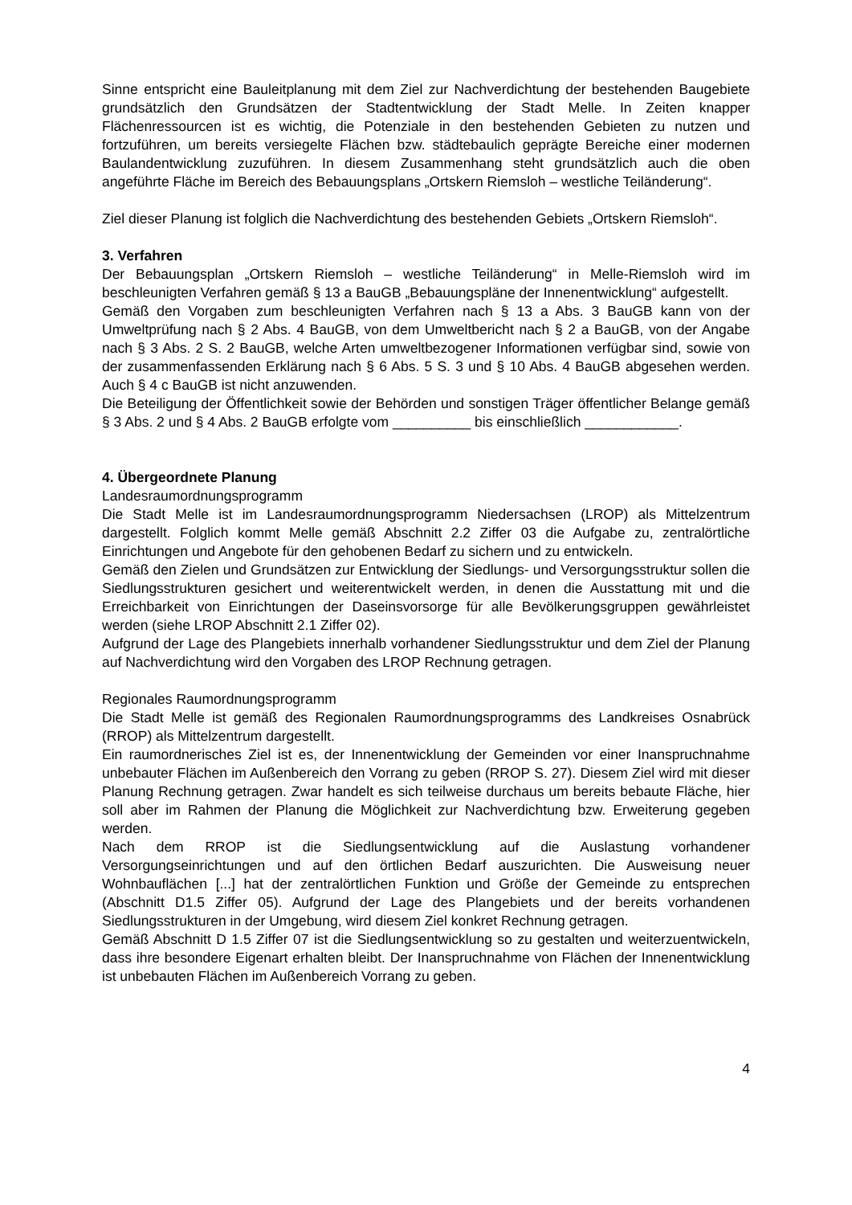Sinne entspricht eine Bauleitplanung mit dem Ziel zur Nachverdichtung der bestehenden Baugebiete grundsätzlich den Grundsätzen der Stadtentwicklung der Stadt Melle. In Zeiten knapper Flächenressourcen ist es wichtig, die Potenziale in den bestehenden Gebieten zu nutzen und fortzuführen, um bereits versiegelte Flächen bzw. städtebaulich geprägte Bereiche einer modernen Baulandentwicklung zuzuführen. In diesem Zusammenhang steht grundsätzlich auch die oben angeführte Fläche im Bereich des Bebauungsplans „Ortskern Riemsloh – westliche Teiländerung“.
Ziel dieser Planung ist folglich die Nachverdichtung des bestehenden Gebiets „Ortskern Riemsloh“.
3. Verfahren
Der Bebauungsplan „Ortskern Riemsloh – westliche Teiländerung“ in Melle-Riemsloh wird im beschleunigten Verfahren gemäß § 13 a BauGB „Bebauungspläne der Innenentwicklung“ aufgestellt.
Gemäß den Vorgaben zum beschleunigten Verfahren nach § 13 a Abs. 3 BauGB kann von der Umweltprüfung nach § 2 Abs. 4 BauGB, von dem Umweltbericht nach § 2 a BauGB, von der Angabe nach § 3 Abs. 2 S. 2 BauGB, welche Arten umweltbezogener Informationen verfügbar sind, sowie von der zusammenfassenden Erklärung nach § 6 Abs. 5 S. 3 und § 10 Abs. 4 BauGB abgesehen werden. Auch § 4 c BauGB ist nicht anzuwenden.
Die Beteiligung der Öffentlichkeit sowie der Behörden und sonstigen Träger öffentlicher Belange gemäß § 3 Abs. 2 und § 4 Abs. 2 BauGB erfolgte vom __________ bis einschließlich ____________.
4. Übergeordnete Planung
Landesraumordnungsprogramm
Die Stadt Melle ist im Landesraumordnungsprogramm Niedersachsen (LROP) als Mittelzentrum dargestellt. Folglich kommt Melle gemäß Abschnitt 2.2 Ziffer 03 die Aufgabe zu, zentralörtliche Einrichtungen und Angebote für den gehobenen Bedarf zu sichern und zu entwickeln.
Gemäß den Zielen und Grundsätzen zur Entwicklung der Siedlungs- und Versorgungsstruktur sollen die Siedlungsstrukturen gesichert und weiterentwickelt werden, in denen die Ausstattung mit und die Erreichbarkeit von Einrichtungen der Daseinsvorsorge für alle Bevölkerungsgruppen gewährleistet werden (siehe LROP Abschnitt 2.1 Ziffer 02).
Aufgrund der Lage des Plangebiets innerhalb vorhandener Siedlungsstruktur und dem Ziel der Planung auf Nachverdichtung wird den Vorgaben des LROP Rechnung getragen.
Regionales Raumordnungsprogramm
Die Stadt Melle ist gemäß des Regionalen Raumordnungsprogramms des Landkreises Osnabrück (RROP) als Mittelzentrum dargestellt.
Ein raumordnerisches Ziel ist es, der Innenentwicklung der Gemeinden vor einer Inanspruchnahme unbebauter Flächen im Außenbereich den Vorrang zu geben (RROP S. 27). Diesem Ziel wird mit dieser Planung Rechnung getragen. Zwar handelt es sich teilweise durchaus um bereits bebaute Fläche, hier soll aber im Rahmen der Planung die Möglichkeit zur Nachverdichtung bzw. Erweiterung gegeben werden.
Nach dem RROP ist die Siedlungsentwicklung auf die Auslastung vorhandener Versorgungseinrichtungen und auf den örtlichen Bedarf auszurichten. Die Ausweisung neuer Wohnbauflächen [...] hat der zentralörtlichen Funktion und Größe der Gemeinde zu entsprechen (Abschnitt D1.5 Ziffer 05). Aufgrund der Lage des Plangebiets und der bereits vorhandenen Siedlungsstrukturen in der Umgebung, wird diesem Ziel konkret Rechnung getragen.
Gemäß Abschnitt D 1.5 Ziffer 07 ist die Siedlungsentwicklung so zu gestalten und weiterzuentwickeln, dass ihre besondere Eigenart erhalten bleibt. Der Inanspruchnahme von Flächen der Innenentwicklung ist unbebauten Flächen im Außenbereich Vorrang zu geben.
4